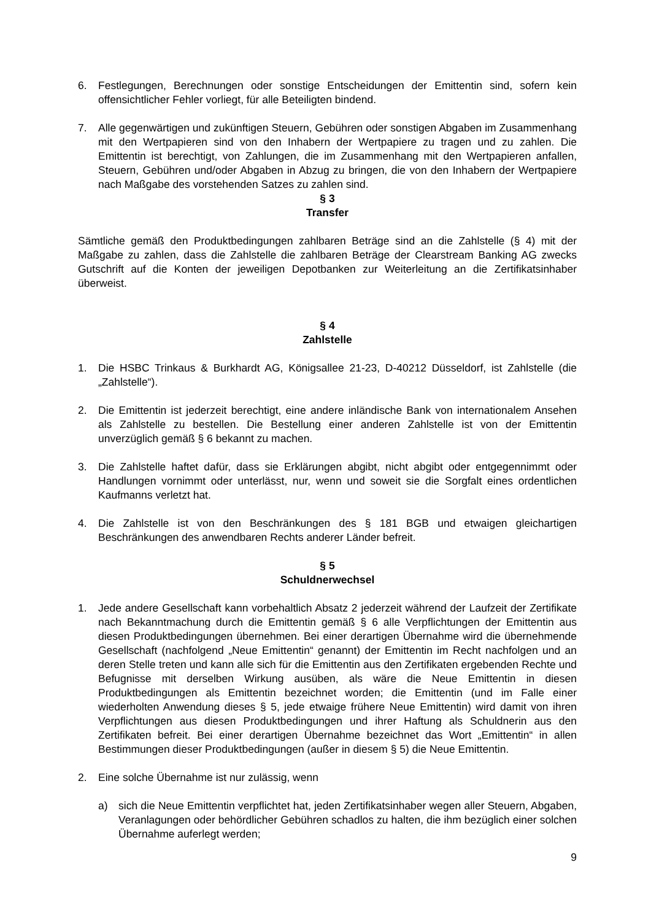6. Festlegungen, Berechnungen oder sonstige Entscheidungen der Emittentin sind, sofern kein offensichtlicher Fehler vorliegt, für alle Beteiligten bindend.
7. Alle gegenwärtigen und zukünftigen Steuern, Gebühren oder sonstigen Abgaben im Zusammenhang mit den Wertpapieren sind von den Inhabern der Wertpapiere zu tragen und zu zahlen. Die Emittentin ist berechtigt, von Zahlungen, die im Zusammenhang mit den Wertpapieren anfallen, Steuern, Gebühren und/oder Abgaben in Abzug zu bringen, die von den Inhabern der Wertpapiere nach Maßgabe des vorstehenden Satzes zu zahlen sind.
§ 3
Transfer
Sämtliche gemäß den Produktbedingungen zahlbaren Beträge sind an die Zahlstelle (§ 4) mit der Maßgabe zu zahlen, dass die Zahlstelle die zahlbaren Beträge der Clearstream Banking AG zwecks Gutschrift auf die Konten der jeweiligen Depotbanken zur Weiterleitung an die Zertifikatsinhaber überweist.
§ 4
Zahlstelle
1. Die HSBC Trinkaus & Burkhardt AG, Königsallee 21-23, D-40212 Düsseldorf, ist Zahlstelle (die „Zahlstelle“).
2. Die Emittentin ist jederzeit berechtigt, eine andere inländische Bank von internationalem Ansehen als Zahlstelle zu bestellen. Die Bestellung einer anderen Zahlstelle ist von der Emittentin unverzüglich gemäß § 6 bekannt zu machen.
3. Die Zahlstelle haftet dafür, dass sie Erklärungen abgibt, nicht abgibt oder entgegennimmt oder Handlungen vornimmt oder unterlässt, nur, wenn und soweit sie die Sorgfalt eines ordentlichen Kaufmanns verletzt hat.
4. Die Zahlstelle ist von den Beschränkungen des § 181 BGB und etwaigen gleichartigen Beschränkungen des anwendbaren Rechts anderer Länder befreit.
§ 5
Schuldnerwechsel
1. Jede andere Gesellschaft kann vorbehaltlich Absatz 2 jederzeit während der Laufzeit der Zertifikate nach Bekanntmachung durch die Emittentin gemäß § 6 alle Verpflichtungen der Emittentin aus diesen Produktbedingungen übernehmen. Bei einer derartigen Übernahme wird die übernehmende Gesellschaft (nachfolgend „Neue Emittentin“ genannt) der Emittentin im Recht nachfolgen und an deren Stelle treten und kann alle sich für die Emittentin aus den Zertifikaten ergebenden Rechte und Befugnisse mit derselben Wirkung ausüben, als wäre die Neue Emittentin in diesen Produktbedingungen als Emittentin bezeichnet worden; die Emittentin (und im Falle einer wiederholten Anwendung dieses § 5, jede etwaige frühere Neue Emittentin) wird damit von ihren Verpflichtungen aus diesen Produktbedingungen und ihrer Haftung als Schuldnerin aus den Zertifikaten befreit. Bei einer derartigen Übernahme bezeichnet das Wort „Emittentin“ in allen Bestimmungen dieser Produktbedingungen (außer in diesem § 5) die Neue Emittentin.
2. Eine solche Übernahme ist nur zulässig, wenn
a) sich die Neue Emittentin verpflichtet hat, jeden Zertifikatsinhaber wegen aller Steuern, Abgaben, Veranlagungen oder behördlicher Gebühren schadlos zu halten, die ihm bezüglich einer solchen Übernahme auferlegt werden;
9